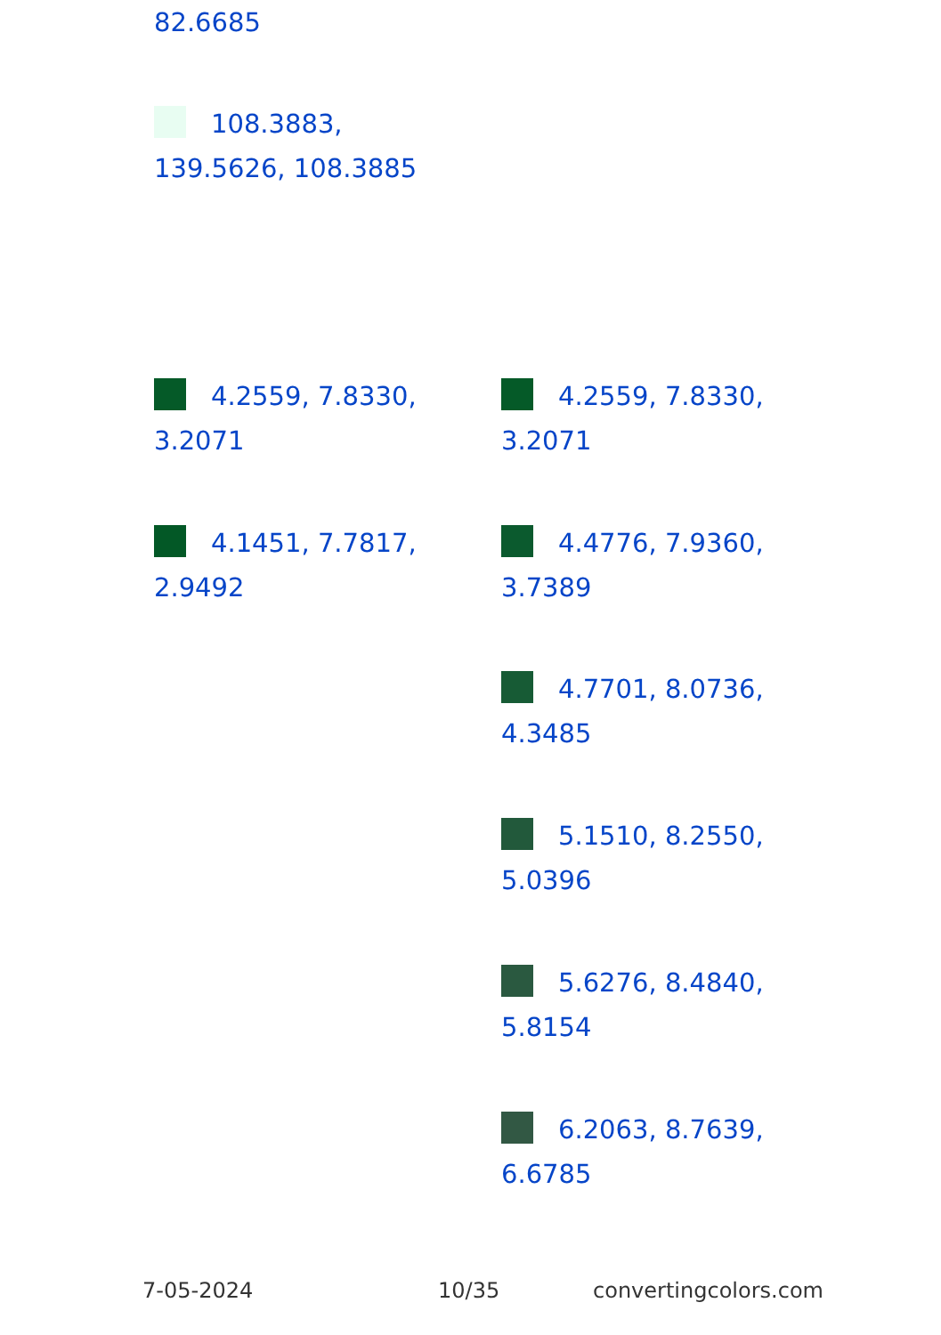82.6685
108.3883, 139.5626, 108.3885
4.2559, 7.8330, 3.2071
4.1451, 7.7817, 2.9492
4.2559, 7.8330, 3.2071
4.4776, 7.9360, 3.7389
4.7701, 8.0736, 4.3485
5.1510, 8.2550, 5.0396
5.6276, 8.4840, 5.8154
6.2063, 8.7639, 6.6785
7-05-2024 10/35 convertingcolors.com